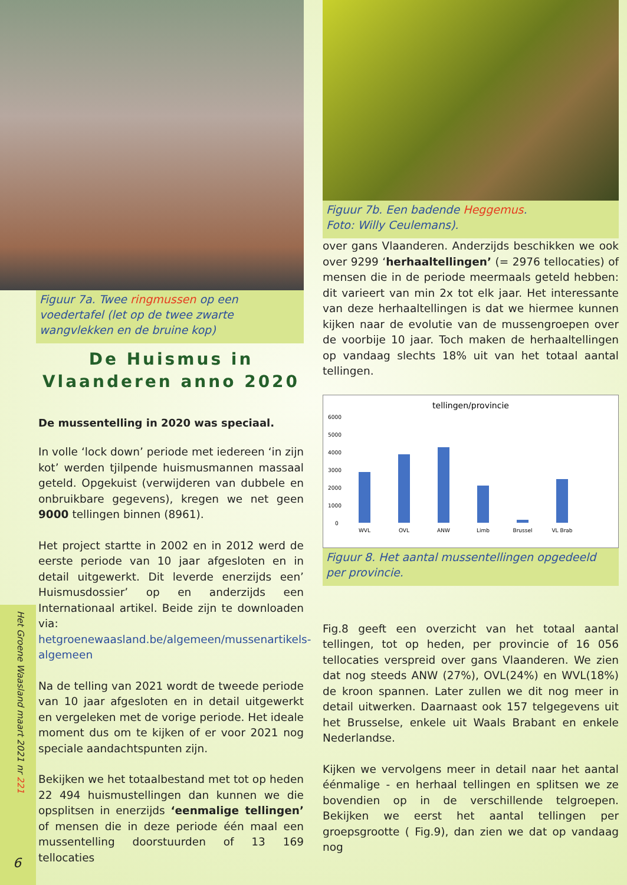Het Groene Waasland maart 2021 nr 221
6
Figuur 7a. Twee ringmussen op een voedertafel (let op de twee zwarte wangvlekken en de bruine kop)
De Huismus in Vlaanderen anno 2020
De mussentelling in 2020 was speciaal.
In volle ‘lock down’ periode met iedereen ‘in zijn kot’ werden tjilpende huismusmannen massaal geteld. Opgekuist (verwijderen van dubbele en onbruikbare gegevens), kregen we net geen 9000 tellingen binnen (8961).
Het project startte in 2002 en in 2012 werd de eerste periode van 10 jaar afgesloten en in detail uitgewerkt. Dit leverde enerzijds een’ Huismusdossier’ op en anderzijds een Internationaal artikel. Beide zijn te downloaden via: hetgroenewaasland.be/algemeen/mussenartikels-algemeen
Na de telling van 2021 wordt de tweede periode van 10 jaar afgesloten en in detail uitgewerkt en vergeleken met de vorige periode. Het ideale moment dus om te kijken of er voor 2021 nog speciale aandachtspunten zijn.
Bekijken we het totaalbestand met tot op heden 22 494 huismustellingen dan kunnen we die opsplitsen in enerzijds ‘eenmalige tellingen’ of mensen die in deze periode één maal een mussentelling doorstuurden of 13 169 tellocaties
Figuur 7b. Een badende Heggemus.
Foto: Willy Ceulemans).
over gans Vlaanderen. Anderzijds beschikken we ook over 9299 ‘herhaaltellingen’ (= 2976 tellocaties) of mensen die in de periode meermaals geteld hebben: dit varieert van min 2x tot elk jaar. Het interessante van deze herhaaltellingen is dat we hiermee kunnen kijken naar de evolutie van de mussengroepen over de voorbije 10 jaar. Toch maken de herhaaltellingen op vandaag slechts 18% uit van het totaal aantal tellingen.
tellingen/provincie
6000
5000
4000
3000
2000
1000
0
WVL
OVL
ANW
Limb
Brussel
VL Brab
Figuur 8. Het aantal mussentellingen opgedeeld per provincie.
Fig.8 geeft een overzicht van het totaal aantal tellingen, tot op heden, per provincie of 16 056 tellocaties verspreid over gans Vlaanderen. We zien dat nog steeds ANW (27%), OVL(24%) en WVL(18%) de kroon spannen. Later zullen we dit nog meer in detail uitwerken. Daarnaast ook 157 telgegevens uit het Brusselse, enkele uit Waals Brabant en enkele Nederlandse.
Kijken we vervolgens meer in detail naar het aantal éénmalige - en herhaal tellingen en splitsen we ze bovendien op in de verschillende telgroepen. Bekijken we eerst het aantal tellingen per groepsgrootte ( Fig.9), dan zien we dat op vandaag nog